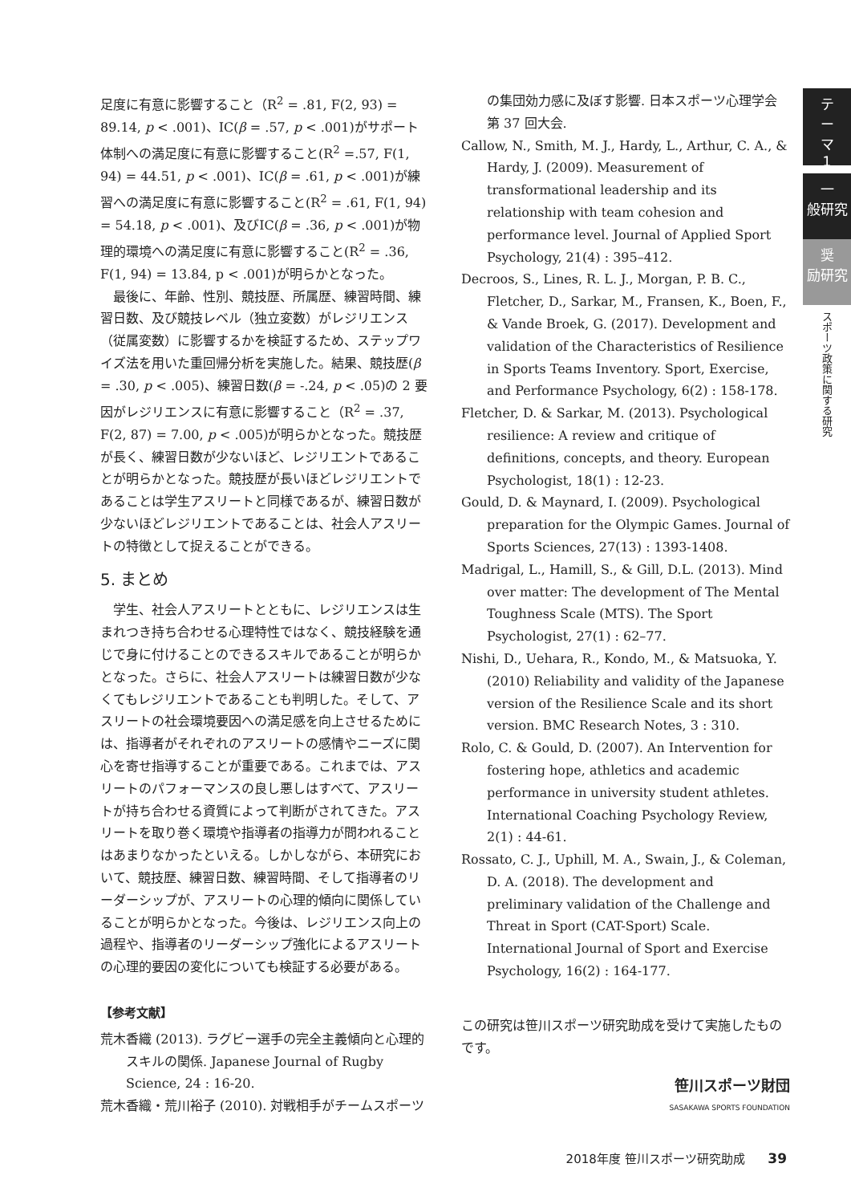足度に有意に影響すること（R<sup>2</sup> = .81, F(2, 93) = 89.14, p < .001)、IC(β = .57, p < .001)がサポート体制への満足度に有意に影響すること(R<sup>2</sup> =.57, F(1, 94) = 44.51, p < .001)、IC(β = .61, p < .001)が練習への満足度に有意に影響すること(R<sup>2</sup> = .61, F(1, 94) = 54.18, p < .001)、及びIC(β = .36, p < .001)が物理的環境への満足度に有意に影響すること(R<sup>2</sup> = .36, F(1, 94) = 13.84, p < .001)が明らかとなった。
最後に、年齢、性別、競技歴、所属歴、練習時間、練習日数、及び競技レベル（独立変数）がレジリエンス（従属変数）に影響するかを検証するため、ステップワイズ法を用いた重回帰分析を実施した。結果、競技歴(β = .30, p < .005)、練習日数(β = -.24, p < .05)の 2 要因がレジリエンスに有意に影響すること（R<sup>2</sup> = .37, F(2, 87) = 7.00, p < .005)が明らかとなった。競技歴が長く、練習日数が少ないほど、レジリエントであることが明らかとなった。競技歴が長いほどレジリエントであることは学生アスリートと同様であるが、練習日数が少ないほどレジリエントであることは、社会人アスリートの特徴として捉えることができる。
5. まとめ
学生、社会人アスリートとともに、レジリエンスは生まれつき持ち合わせる心理特性ではなく、競技経験を通じで身に付けることのできるスキルであることが明らかとなった。さらに、社会人アスリートは練習日数が少なくてもレジリエントであることも判明した。そして、アスリートの社会環境要因への満足感を向上させるためには、指導者がそれぞれのアスリートの感情やニーズに関心を寄せ指導することが重要である。これまでは、アスリートのパフォーマンスの良し悪しはすべて、アスリートが持ち合わせる資質によって判断がされてきた。アスリートを取り巻く環境や指導者の指導力が問われることはあまりなかったといえる。しかしながら、本研究において、競技歴、練習日数、練習時間、そして指導者のリーダーシップが、アスリートの心理的傾向に関係していることが明らかとなった。今後は、レジリエンス向上の過程や、指導者のリーダーシップ強化によるアスリートの心理的要因の変化についても検証する必要がある。
【参考文献】
荒木香織 (2013). ラグビー選手の完全主義傾向と心理的スキルの関係. Japanese Journal of Rugby Science, 24 : 16-20.
荒木香織・荒川裕子 (2010). 対戦相手がチームスポーツ
の集団効力感に及ぼす影響. 日本スポーツ心理学会第 37 回大会.
Callow, N., Smith, M. J., Hardy, L., Arthur, C. A., & Hardy, J. (2009). Measurement of transformational leadership and its relationship with team cohesion and performance level. Journal of Applied Sport Psychology, 21(4) : 395–412.
Decroos, S., Lines, R. L. J., Morgan, P. B. C., Fletcher, D., Sarkar, M., Fransen, K., Boen, F., & Vande Broek, G. (2017). Development and validation of the Characteristics of Resilience in Sports Teams Inventory. Sport, Exercise, and Performance Psychology, 6(2) : 158-178.
Fletcher, D. & Sarkar, M. (2013). Psychological resilience: A review and critique of definitions, concepts, and theory. European Psychologist, 18(1) : 12-23.
Gould, D. & Maynard, I. (2009). Psychological preparation for the Olympic Games. Journal of Sports Sciences, 27(13) : 1393-1408.
Madrigal, L., Hamill, S., & Gill, D.L. (2013). Mind over matter: The development of The Mental Toughness Scale (MTS). The Sport Psychologist, 27(1) : 62–77.
Nishi, D., Uehara, R., Kondo, M., & Matsuoka, Y. (2010) Reliability and validity of the Japanese version of the Resilience Scale and its short version. BMC Research Notes, 3 : 310.
Rolo, C. & Gould, D. (2007). An Intervention for fostering hope, athletics and academic performance in university student athletes. International Coaching Psychology Review, 2(1) : 44-61.
Rossato, C. J., Uphill, M. A., Swain, J., & Coleman, D. A. (2018). The development and preliminary validation of the Challenge and Threat in Sport (CAT-Sport) Scale. International Journal of Sport and Exercise Psychology, 16(2) : 164-177.
この研究は笹川スポーツ研究助成を受けて実施したものです。
笹川スポーツ財団
SASAKAWA SPORTS FOUNDATION
テ
ー
マ
1
一
般研究
奨
励研究
スポーツ政策に関する研究
2018年度 笹川スポーツ研究助成 39